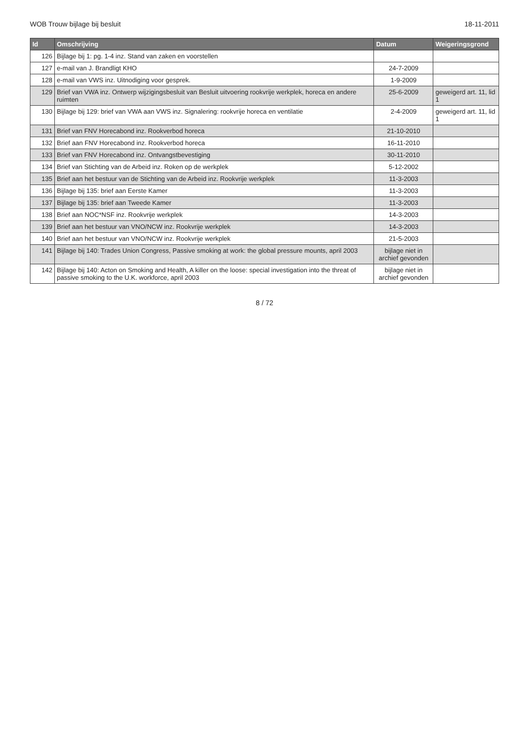WOB Trouw bijlage bij besluit 18-11-2011
| Id | Omschrijving | Datum | Weigeringsgrond |
| --- | --- | --- | --- |
| 126 | Bijlage bij 1: pg. 1-4 inz. Stand van zaken en voorstellen | | |
| 127 | e-mail van J. Brandligt KHO | 24-7-2009 | |
| 128 | e-mail van VWS inz. Uitnodiging voor gesprek. | 1-9-2009 | |
| 129 | Brief van VWA inz. Ontwerp wijzigingsbesluit van Besluit uitvoering rookvrije werkplek, horeca en andere ruimten | 25-6-2009 | geweigerd art. 11, lid 1 |
| 130 | Bijlage bij 129: brief van VWA aan VWS inz. Signalering: rookvrije horeca en ventilatie | 2-4-2009 | geweigerd art. 11, lid 1 |
| 131 | Brief van FNV Horecabond inz. Rookverbod horeca | 21-10-2010 | |
| 132 | Brief aan FNV Horecabond inz. Rookverbod horeca | 16-11-2010 | |
| 133 | Brief van FNV Horecabond inz. Ontvangstbevestiging | 30-11-2010 | |
| 134 | Brief van Stichting van de Arbeid inz. Roken op de werkplek | 5-12-2002 | |
| 135 | Brief aan het bestuur van de Stichting van de Arbeid inz. Rookvrije werkplek | 11-3-2003 | |
| 136 | Bijlage bij 135: brief aan Eerste Kamer | 11-3-2003 | |
| 137 | Bijlage bij 135: brief aan Tweede Kamer | 11-3-2003 | |
| 138 | Brief aan NOC*NSF inz. Rookvrije werkplek | 14-3-2003 | |
| 139 | Brief aan het bestuur van VNO/NCW inz. Rookvrije werkplek | 14-3-2003 | |
| 140 | Brief aan het bestuur van VNO/NCW inz. Rookvrije werkplek | 21-5-2003 | |
| 141 | Bijlage bij 140: Trades Union Congress, Passive smoking at work: the global pressure mounts, april 2003 | bijlage niet in archief gevonden | |
| 142 | Bijlage bij 140: Acton on Smoking and Health, A killer on the loose: special investigation into the threat of passive smoking to the U.K. workforce, april 2003 | bijlage niet in archief gevonden | |
8 / 72